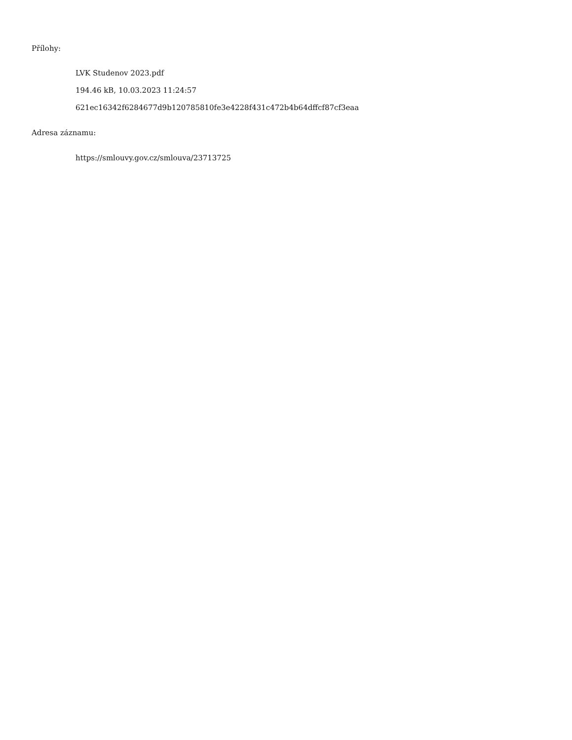Přílohy:
LVK Studenov 2023.pdf
194.46 kB, 10.03.2023 11:24:57
621ec16342f6284677d9b120785810fe3e4228f431c472b4b64dffcf87cf3eaa
Adresa záznamu:
https://smlouvy.gov.cz/smlouva/23713725